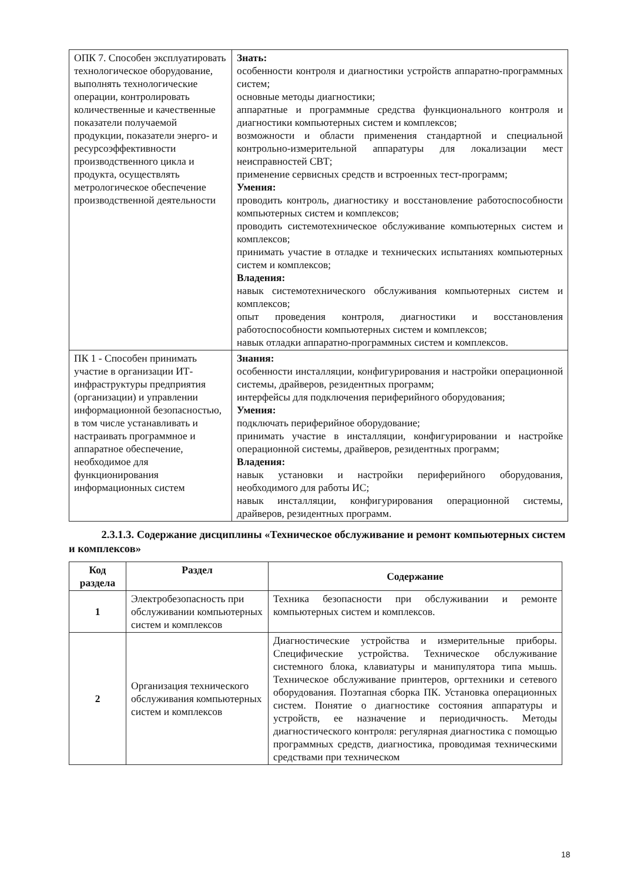| ОПК 7. Способен эксплуатировать технологическое оборудование, выполнять технологические операции, контролировать количественные и качественные показатели получаемой продукции, показатели энерго- и ресурсоэффективности производственного цикла и продукта, осуществлять метрологическое обеспечение производственной деятельности | Знать: особенности контроля и диагностики устройств аппаратно-программных систем; основные методы диагностики; аппаратные и программные средства функционального контроля и диагностики компьютерных систем и комплексов; возможности и области применения стандартной и специальной контрольно-измерительной аппаратуры для локализации мест неисправностей СВТ; применение сервисных средств и встроенных тест-программ; Умения: проводить контроль, диагностику и восстановление работоспособности компьютерных систем и комплексов; проводить системотехническое обслуживание компьютерных систем и комплексов; принимать участие в отладке и технических испытаниях компьютерных систем и комплексов; Владения: навык системотехнического обслуживания компьютерных систем и комплексов; опыт проведения контроля, диагностики и восстановления работоспособности компьютерных систем и комплексов; навык отладки аппаратно-программных систем и комплексов. |
| ПК 1 - Способен принимать участие в организации ИТ-инфраструктуры предприятия (организации) и управлении информационной безопасностью, в том числе устанавливать и настраивать программное и аппаратное обеспечение, необходимое для функционирования информационных систем | Знания: особенности инсталляции, конфигурирования и настройки операционной системы, драйверов, резидентных программ; интерфейсы для подключения периферийного оборудования; Умения: подключать периферийное оборудование; принимать участие в инсталляции, конфигурировании и настройке операционной системы, драйверов, резидентных программ; Владения: навык установки и настройки периферийного оборудования, необходимого для работы ИС; навык инсталляции, конфигурирования операционной системы, драйверов, резидентных программ. |
2.3.1.3. Содержание дисциплины «Техническое обслуживание и ремонт компьютерных систем и комплексов»
| Код раздела | Раздел | Содержание |
| --- | --- | --- |
| 1 | Электробезопасность при обслуживании компьютерных систем и комплексов | Техника безопасности при обслуживании и ремонте компьютерных систем и комплексов. |
| 2 | Организация технического обслуживания компьютерных систем и комплексов | Диагностические устройства и измерительные приборы. Специфические устройства. Техническое обслуживание системного блока, клавиатуры и манипулятора типа мышь. Техническое обслуживание принтеров, оргтехники и сетевого оборудования. Поэтапная сборка ПК. Установка операционных систем. Понятие о диагностике состояния аппаратуры и устройств, ее назначение и периодичность. Методы диагностического контроля: регулярная диагностика с помощью программных средств, диагностика, проводимая техническими средствами при техническом |
18